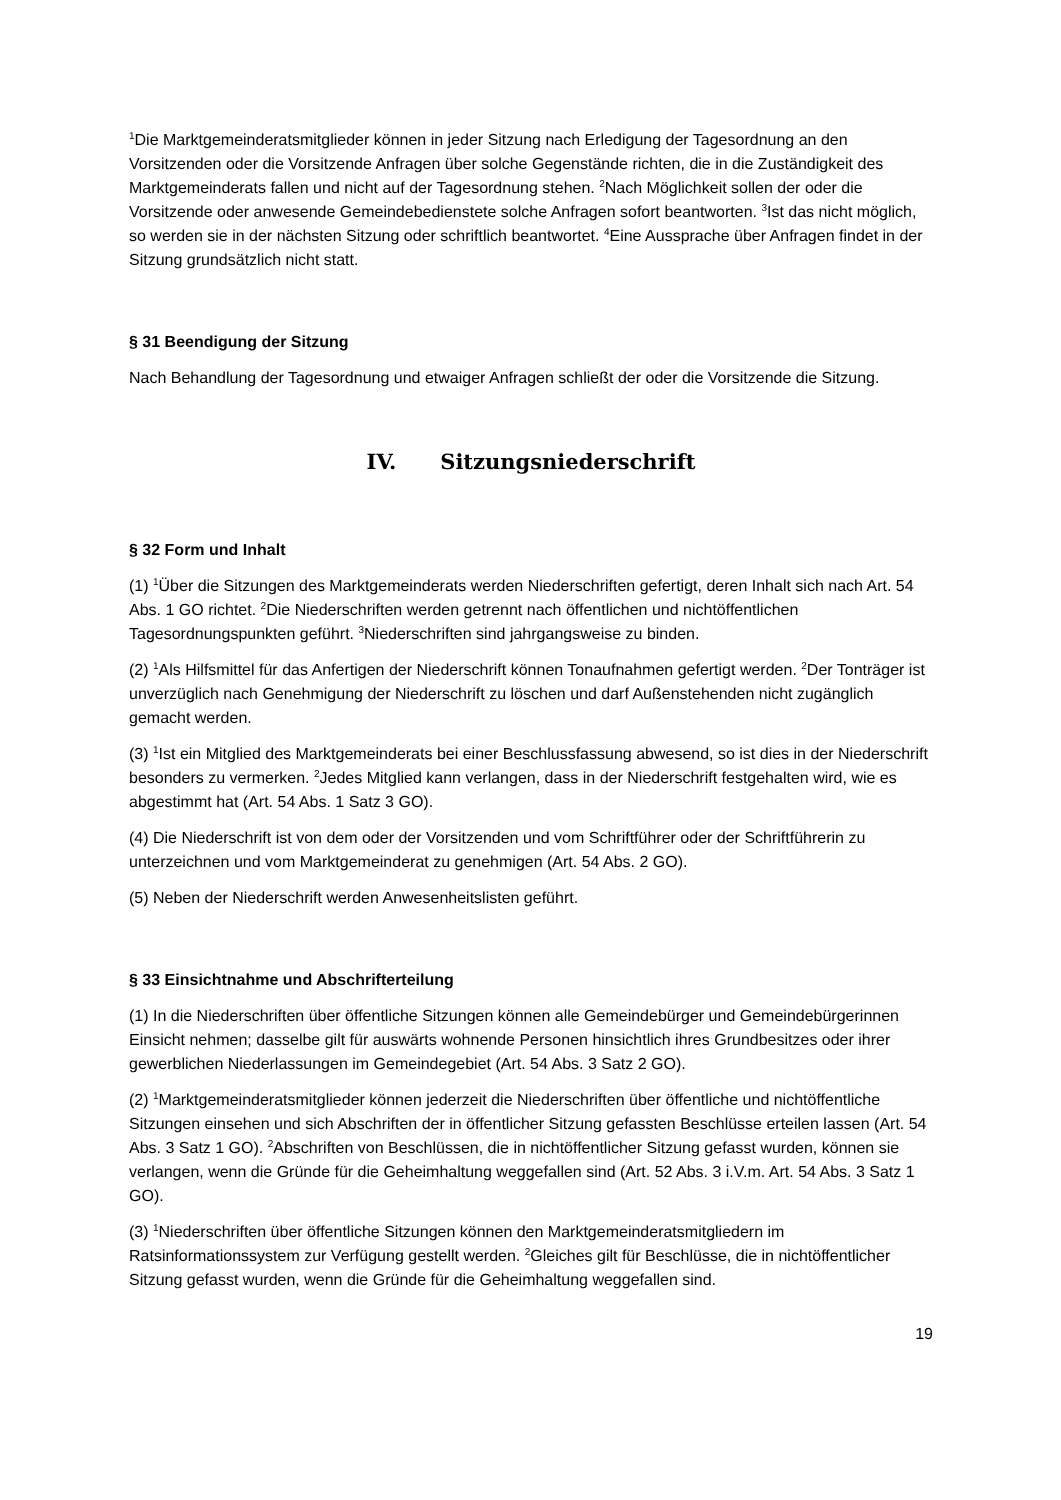<sup>1</sup> Die Marktgemeinderatsmitglieder können in jeder Sitzung nach Erledigung der Tagesordnung an den Vorsitzenden oder die Vorsitzende Anfragen über solche Gegenstände richten, die in die Zuständigkeit des Marktgemeinderats fallen und nicht auf der Tagesordnung stehen. <sup>2</sup>Nach Möglichkeit sollen der oder die Vorsitzende oder anwesende Gemeindebedienstete solche Anfragen sofort beantworten. <sup>3</sup>Ist das nicht möglich, so werden sie in der nächsten Sitzung oder schriftlich beantwortet. <sup>4</sup>Eine Aussprache über Anfragen findet in der Sitzung grundsätzlich nicht statt.
§ 31 Beendigung der Sitzung
Nach Behandlung der Tagesordnung und etwaiger Anfragen schließt der oder die Vorsitzende die Sitzung.
IV. Sitzungsniederschrift
§ 32 Form und Inhalt
(1) <sup>1</sup>Über die Sitzungen des Marktgemeinderats werden Niederschriften gefertigt, deren Inhalt sich nach Art. 54 Abs. 1 GO richtet. <sup>2</sup>Die Niederschriften werden getrennt nach öffentlichen und nichtöffentlichen Tagesordnungspunkten geführt. <sup>3</sup>Niederschriften sind jahrgangsweise zu binden.
(2) <sup>1</sup>Als Hilfsmittel für das Anfertigen der Niederschrift können Tonaufnahmen gefertigt werden. <sup>2</sup>Der Tonträger ist unverzüglich nach Genehmigung der Niederschrift zu löschen und darf Außenstehenden nicht zugänglich gemacht werden.
(3) <sup>1</sup>Ist ein Mitglied des Marktgemeinderats bei einer Beschlussfassung abwesend, so ist dies in der Niederschrift besonders zu vermerken. <sup>2</sup>Jedes Mitglied kann verlangen, dass in der Niederschrift festgehalten wird, wie es abgestimmt hat (Art. 54 Abs. 1 Satz 3 GO).
(4) Die Niederschrift ist von dem oder der Vorsitzenden und vom Schriftführer oder der Schriftführerin zu unterzeichnen und vom Marktgemeinderat zu genehmigen (Art. 54 Abs. 2 GO).
(5) Neben der Niederschrift werden Anwesenheitslisten geführt.
§ 33 Einsichtnahme und Abschrifterteilung
(1) In die Niederschriften über öffentliche Sitzungen können alle Gemeindebürger und Gemeindebürgerinnen Einsicht nehmen; dasselbe gilt für auswärts wohnende Personen hinsichtlich ihres Grundbesitzes oder ihrer gewerblichen Niederlassungen im Gemeindegebiet (Art. 54 Abs. 3 Satz 2 GO).
(2) <sup>1</sup>Marktgemeinderatsmitglieder können jederzeit die Niederschriften über öffentliche und nichtöffentliche Sitzungen einsehen und sich Abschriften der in öffentlicher Sitzung gefassten Beschlüsse erteilen lassen (Art. 54 Abs. 3 Satz 1 GO). <sup>2</sup>Abschriften von Beschlüssen, die in nichtöffentlicher Sitzung gefasst wurden, können sie verlangen, wenn die Gründe für die Geheimhaltung weggefallen sind (Art. 52 Abs. 3 i.V.m. Art. 54 Abs. 3 Satz 1 GO).
(3) <sup>1</sup>Niederschriften über öffentliche Sitzungen können den Marktgemeinderatsmitgliedern im Ratsinformationssystem zur Verfügung gestellt werden. <sup>2</sup>Gleiches gilt für Beschlüsse, die in nichtöffentlicher Sitzung gefasst wurden, wenn die Gründe für die Geheimhaltung weggefallen sind.
19